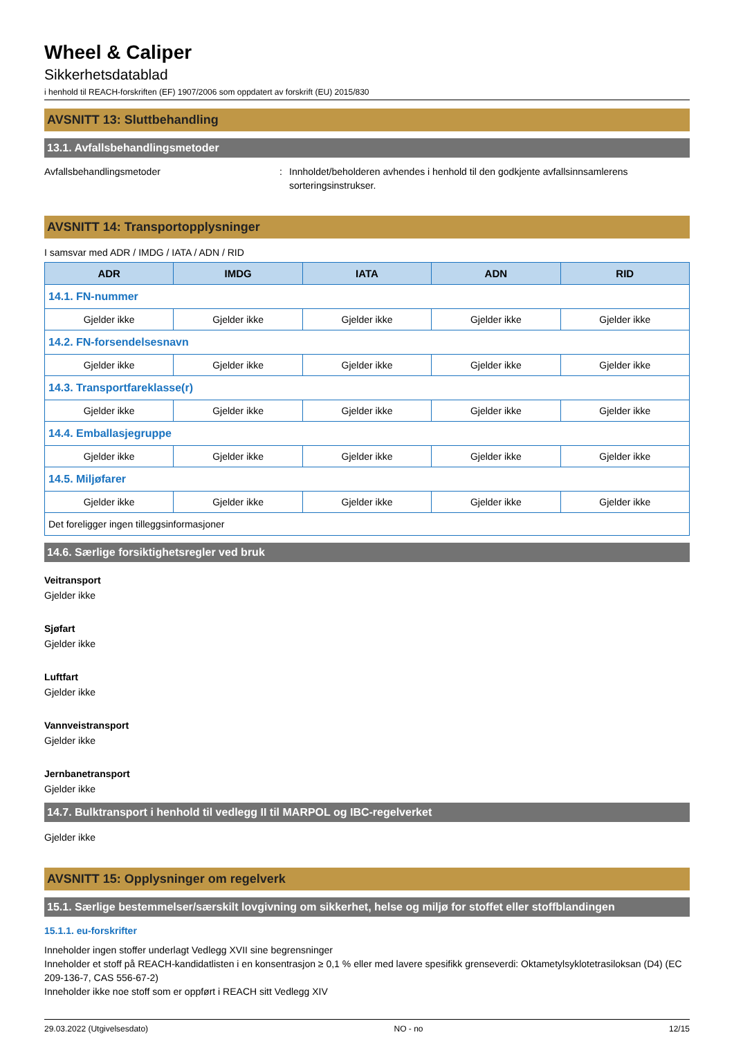Wheel & Caliper
Sikkerhetsdatablad
i henhold til REACH-forskriften (EF) 1907/2006 som oppdatert av forskrift (EU) 2015/830
AVSNITT 13: Sluttbehandling
13.1. Avfallsbehandlingsmetoder
Avfallsbehandlingsmetoder : Innholdet/beholderen avhendes i henhold til den godkjente avfallsinnsamlerens sorteringsinstrukser.
AVSNITT 14: Transportopplysninger
I samsvar med ADR / IMDG / IATA / ADN / RID
| ADR | IMDG | IATA | ADN | RID |
| --- | --- | --- | --- | --- |
| 14.1. FN-nummer | | | | |
| Gjelder ikke | Gjelder ikke | Gjelder ikke | Gjelder ikke | Gjelder ikke |
| 14.2. FN-forsendelsesnavn | | | | |
| Gjelder ikke | Gjelder ikke | Gjelder ikke | Gjelder ikke | Gjelder ikke |
| 14.3. Transportfareklasse(r) | | | | |
| Gjelder ikke | Gjelder ikke | Gjelder ikke | Gjelder ikke | Gjelder ikke |
| 14.4. Emballasjegruppe | | | | |
| Gjelder ikke | Gjelder ikke | Gjelder ikke | Gjelder ikke | Gjelder ikke |
| 14.5. Miljøfarer | | | | |
| Gjelder ikke | Gjelder ikke | Gjelder ikke | Gjelder ikke | Gjelder ikke |
| Det foreligger ingen tilleggsinformasjoner | | | | |
14.6. Særlige forsiktighetsregler ved bruk
Veitransport
Gjelder ikke
Sjøfart
Gjelder ikke
Luftfart
Gjelder ikke
Vannveistransport
Gjelder ikke
Jernbanetransport
Gjelder ikke
14.7. Bulktransport i henhold til vedlegg II til MARPOL og IBC-regelverket
Gjelder ikke
AVSNITT 15: Opplysninger om regelverk
15.1. Særlige bestemmelser/særskilt lovgivning om sikkerhet, helse og miljø for stoffet eller stoffblandingen
15.1.1. eu-forskrifter
Inneholder ingen stoffer underlagt Vedlegg XVII sine begrensninger
Inneholder et stoff på REACH-kandidatlisten i en konsentrasjon ≥ 0,1 % eller med lavere spesifikk grenseverdi: Oktametylsyklotetrasiloksan (D4) (EC 209-136-7, CAS 556-67-2)
Inneholder ikke noe stoff som er oppført i REACH sitt Vedlegg XIV
29.03.2022 (Utgivelsesdato) NO - no 12/15